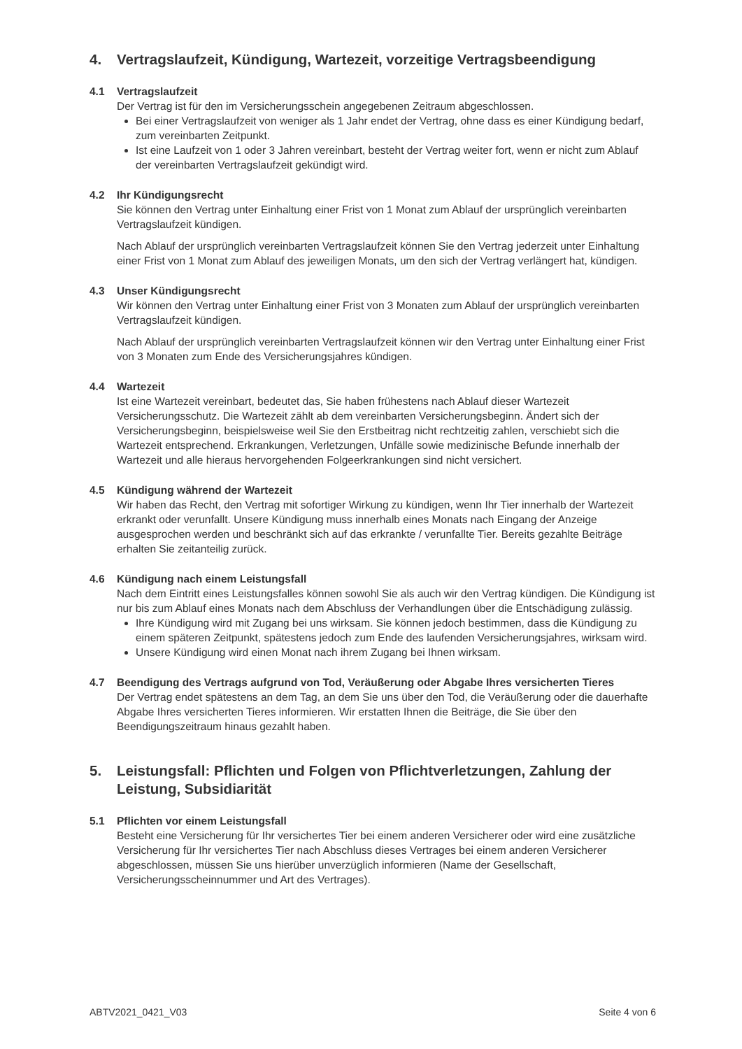4. Vertragslaufzeit, Kündigung, Wartezeit, vorzeitige Vertragsbeendigung
4.1 Vertragslaufzeit
Der Vertrag ist für den im Versicherungsschein angegebenen Zeitraum abgeschlossen.
Bei einer Vertragslaufzeit von weniger als 1 Jahr endet der Vertrag, ohne dass es einer Kündigung bedarf, zum vereinbarten Zeitpunkt.
Ist eine Laufzeit von 1 oder 3 Jahren vereinbart, besteht der Vertrag weiter fort, wenn er nicht zum Ablauf der vereinbarten Vertragslaufzeit gekündigt wird.
4.2 Ihr Kündigungsrecht
Sie können den Vertrag unter Einhaltung einer Frist von 1 Monat zum Ablauf der ursprünglich vereinbarten Vertragslaufzeit kündigen.
Nach Ablauf der ursprünglich vereinbarten Vertragslaufzeit können Sie den Vertrag jederzeit unter Einhaltung einer Frist von 1 Monat zum Ablauf des jeweiligen Monats, um den sich der Vertrag verlängert hat, kündigen.
4.3 Unser Kündigungsrecht
Wir können den Vertrag unter Einhaltung einer Frist von 3 Monaten zum Ablauf der ursprünglich vereinbarten Vertragslaufzeit kündigen.
Nach Ablauf der ursprünglich vereinbarten Vertragslaufzeit können wir den Vertrag unter Einhaltung einer Frist von 3 Monaten zum Ende des Versicherungsjahres kündigen.
4.4 Wartezeit
Ist eine Wartezeit vereinbart, bedeutet das, Sie haben frühestens nach Ablauf dieser Wartezeit Versicherungsschutz. Die Wartezeit zählt ab dem vereinbarten Versicherungsbeginn. Ändert sich der Versicherungsbeginn, beispielsweise weil Sie den Erstbeitrag nicht rechtzeitig zahlen, verschiebt sich die Wartezeit entsprechend. Erkrankungen, Verletzungen, Unfälle sowie medizinische Befunde innerhalb der Wartezeit und alle hieraus hervorgehenden Folgeerkrankungen sind nicht versichert.
4.5 Kündigung während der Wartezeit
Wir haben das Recht, den Vertrag mit sofortiger Wirkung zu kündigen, wenn Ihr Tier innerhalb der Wartezeit erkrankt oder verunfallt. Unsere Kündigung muss innerhalb eines Monats nach Eingang der Anzeige ausgesprochen werden und beschränkt sich auf das erkrankte / verunfallte Tier. Bereits gezahlte Beiträge erhalten Sie zeitanteilig zurück.
4.6 Kündigung nach einem Leistungsfall
Nach dem Eintritt eines Leistungsfalles können sowohl Sie als auch wir den Vertrag kündigen. Die Kündigung ist nur bis zum Ablauf eines Monats nach dem Abschluss der Verhandlungen über die Entschädigung zulässig.
Ihre Kündigung wird mit Zugang bei uns wirksam. Sie können jedoch bestimmen, dass die Kündigung zu einem späteren Zeitpunkt, spätestens jedoch zum Ende des laufenden Versicherungsjahres, wirksam wird.
Unsere Kündigung wird einen Monat nach ihrem Zugang bei Ihnen wirksam.
4.7 Beendigung des Vertrags aufgrund von Tod, Veräußerung oder Abgabe Ihres versicherten Tieres
Der Vertrag endet spätestens an dem Tag, an dem Sie uns über den Tod, die Veräußerung oder die dauerhafte Abgabe Ihres versicherten Tieres informieren. Wir erstatten Ihnen die Beiträge, die Sie über den Beendigungszeitraum hinaus gezahlt haben.
5. Leistungsfall: Pflichten und Folgen von Pflichtverletzungen, Zahlung der Leistung, Subsidiarität
5.1 Pflichten vor einem Leistungsfall
Besteht eine Versicherung für Ihr versichertes Tier bei einem anderen Versicherer oder wird eine zusätzliche Versicherung für Ihr versichertes Tier nach Abschluss dieses Vertrages bei einem anderen Versicherer abgeschlossen, müssen Sie uns hierüber unverzüglich informieren (Name der Gesellschaft, Versicherungsscheinnummer und Art des Vertrages).
ABTV2021_0421_V03 Seite 4 von 6